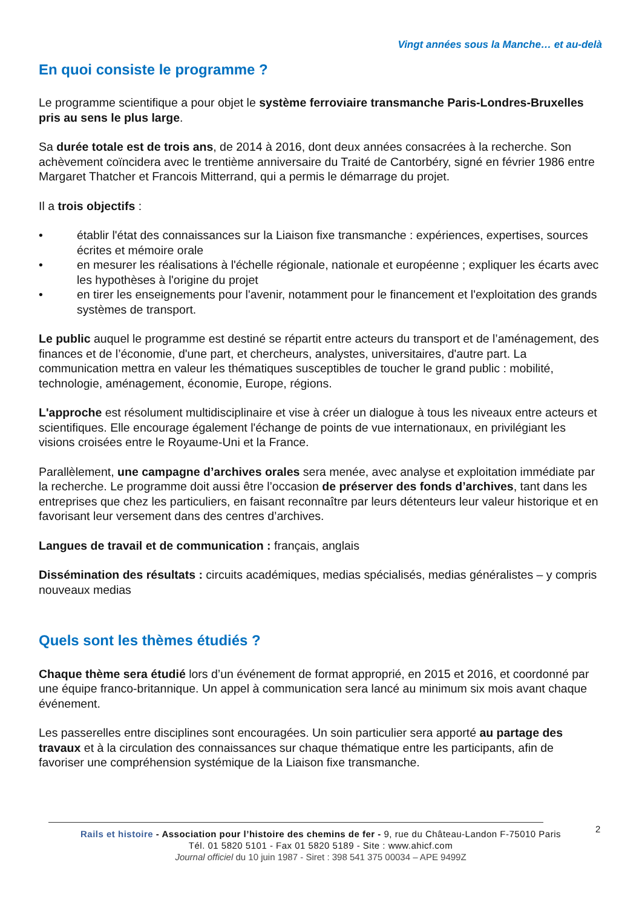Vingt années sous la Manche… et au-delà
En quoi consiste le programme ?
Le programme scientifique a pour objet le système ferroviaire transmanche Paris-Londres-Bruxelles pris au sens le plus large.
Sa durée totale est de trois ans, de 2014 à 2016, dont deux années consacrées à la recherche. Son achèvement coïncidera avec le trentième anniversaire du Traité de Cantorbéry, signé en février 1986 entre Margaret Thatcher et Francois Mitterrand, qui a permis le démarrage du projet.
Il a trois objectifs :
• établir l'état des connaissances sur la Liaison fixe transmanche : expériences, expertises, sources écrites et mémoire orale
• en mesurer les réalisations à l'échelle régionale, nationale et européenne ; expliquer les écarts avec les hypothèses à l'origine du projet
• en tirer les enseignements pour l'avenir, notamment pour le financement et l'exploitation des grands systèmes de transport.
Le public auquel le programme est destiné se répartit entre acteurs du transport et de l’aménagement, des finances et de l’économie, d'une part, et chercheurs, analystes, universitaires, d'autre part. La communication mettra en valeur les thématiques susceptibles de toucher le grand public : mobilité, technologie, aménagement, économie, Europe, régions.
L'approche est résolument multidisciplinaire et vise à créer un dialogue à tous les niveaux entre acteurs et scientifiques. Elle encourage également l'échange de points de vue internationaux, en privilégiant les visions croisées entre le Royaume-Uni et la France.
Parallèlement, une campagne d’archives orales sera menée, avec analyse et exploitation immédiate par la recherche. Le programme doit aussi être l’occasion de préserver des fonds d’archives, tant dans les entreprises que chez les particuliers, en faisant reconnaître par leurs détenteurs leur valeur historique et en favorisant leur versement dans des centres d’archives.
Langues de travail et de communication : français, anglais
Dissémination des résultats : circuits académiques, medias spécialisés, medias généralistes – y compris nouveaux medias
Quels sont les thèmes étudiés ?
Chaque thème sera étudié lors d’un événement de format approprié, en 2015 et 2016, et coordonné par une équipe franco-britannique. Un appel à communication sera lancé au minimum six mois avant chaque événement.
Les passerelles entre disciplines sont encouragées. Un soin particulier sera apporté au partage des travaux et à la circulation des connaissances sur chaque thématique entre les participants, afin de favoriser une compréhension systémique de la Liaison fixe transmanche.
2
Rails et histoire - Association pour l’histoire des chemins de fer - 9, rue du Château-Landon F-75010 Paris
Tél. 01 5820 5101 - Fax 01 5820 5189 - Site : www.ahicf.com
Journal officiel du 10 juin 1987 - Siret : 398 541 375 00034 – APE 9499Z